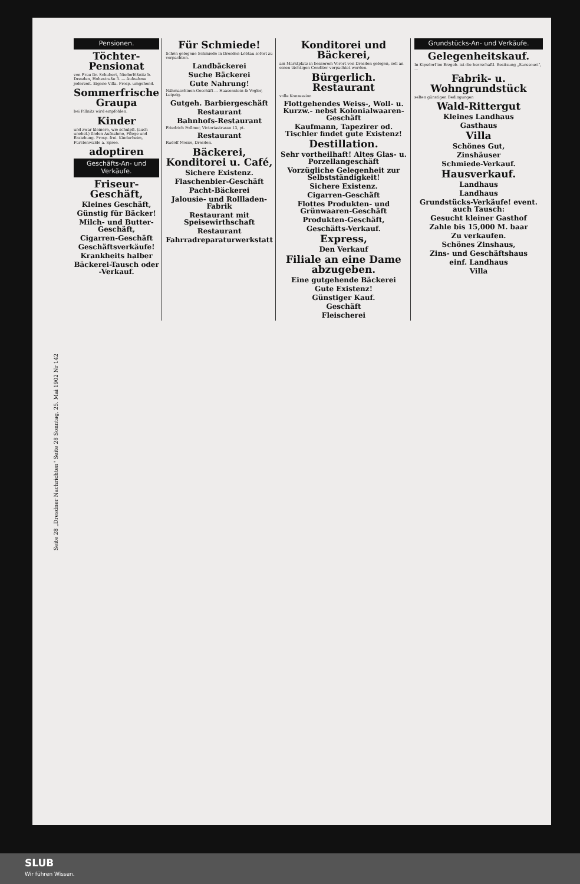Seite 28 „Dresdner Nachrichten" Seite 28 Sonntag, 25. Mai 1902 Nr 142
Pensionen.
Töchter-Pensionat
von Frau Dr. Schubert, Niederlößnitz b. Dresden, Hohestraße 3. — Aufnahme jederzeit. Eigene Villa. Prosp. umgehend.
Sommerfrische Graupa
bei Pillnitz wird empfohlen.
Kinder
und zwar kleinere, wie schulpfl. (auch unehel.) finden Aufnahme, Pflege und Erziehung. Prosp. frei. Kinderheim, Fürstenwalde a. Spree.
adoptiren
Geschäfts-An- und Verkäufe.
Friseur-Geschäft,
Kleines Geschäft,
Günstig für Bäcker!
Milch- und Butter-Geschäft,
Cigarren-Geschäft
Geschäftsverkäufe!
Krankheits halber
Bäckerei-Tausch oder -Verkauf.
Für Schmiede!
Schön gelegene Schmiede in Dresden-Löbtau sofort zu verpachten.
Landbäckerei
Suche Bäckerei
Gute Nahrung!
Nähmaschinen-Geschäft ... Haasenstein & Vogler, Leipzig.
Gutgeh. Barbiergeschäft
Restaurant
Bahnhofs-Restaurant
Friedrich Pollmer, Victoriastrasse 13, pt.
Restaurant
Rudolf Mosse, Dresden.
Bäckerei, Konditorei u. Café,
Sichere Existenz.
Flaschenbier-Geschäft
Pacht-Bäckerei
Jalousie- und Rollladen-Fabrik
Restaurant mit Speisewirthschaft
Restaurant
Fahrradreparaturwerkstatt
Konditorei und Bäckerei,
am Marktplatz in besserem Vorort von Dresden gelegen, soll an einen tüchtigen Conditor verpachtet werden.
Bürgerlich. Restaurant
volle Konzession
Flottgehendes Weiss-, Woll- u. Kurzw.- nebst Kolonialwaaren-Geschäft
Kaufmann, Tapezirer od. Tischler findet gute Existenz!
Destillation.
Sehr vortheilhaft! Altes Glas- u. Porzellangeschäft
Vorzügliche Gelegenheit zur Selbstständigkeit!
Sichere Existenz.
Cigarren-Geschäft
Flottes Produkten- und Grünwaaren-Geschäft
Produkten-Geschäft,
Geschäfts-Verkauf.
Express,
Den Verkauf
Filiale an eine Dame abzugeben.
Eine gutgehende Bäckerei
Gute Existenz!
Günstiger Kauf.
Geschäft
Fleischerei
Grundstücks-An- und Verkäufe.
Gelegenheitskauf.
In Kipsdorf im Erzgeb. ist die herrschaftl. Besitzung „Sanssouci", ...
Fabrik- u. Wohngrundstück
selten günstigen Bedingungen
Wald-Rittergut
Kleines Landhaus
Gasthaus
Villa
Schönes Gut,
Zinshäuser
Schmiede-Verkauf.
Hausverkauf.
Landhaus
Landhaus
Grundstücks-Verkäufe! event. auch Tausch:
Gesucht kleiner Gasthof
Zahle bis 15,000 M. baar
Zu verkaufen.
Schönes Zinshaus,
Zins- und Geschäftshaus
einf. Landhaus
Villa
SLUB
Wir führen Wissen.